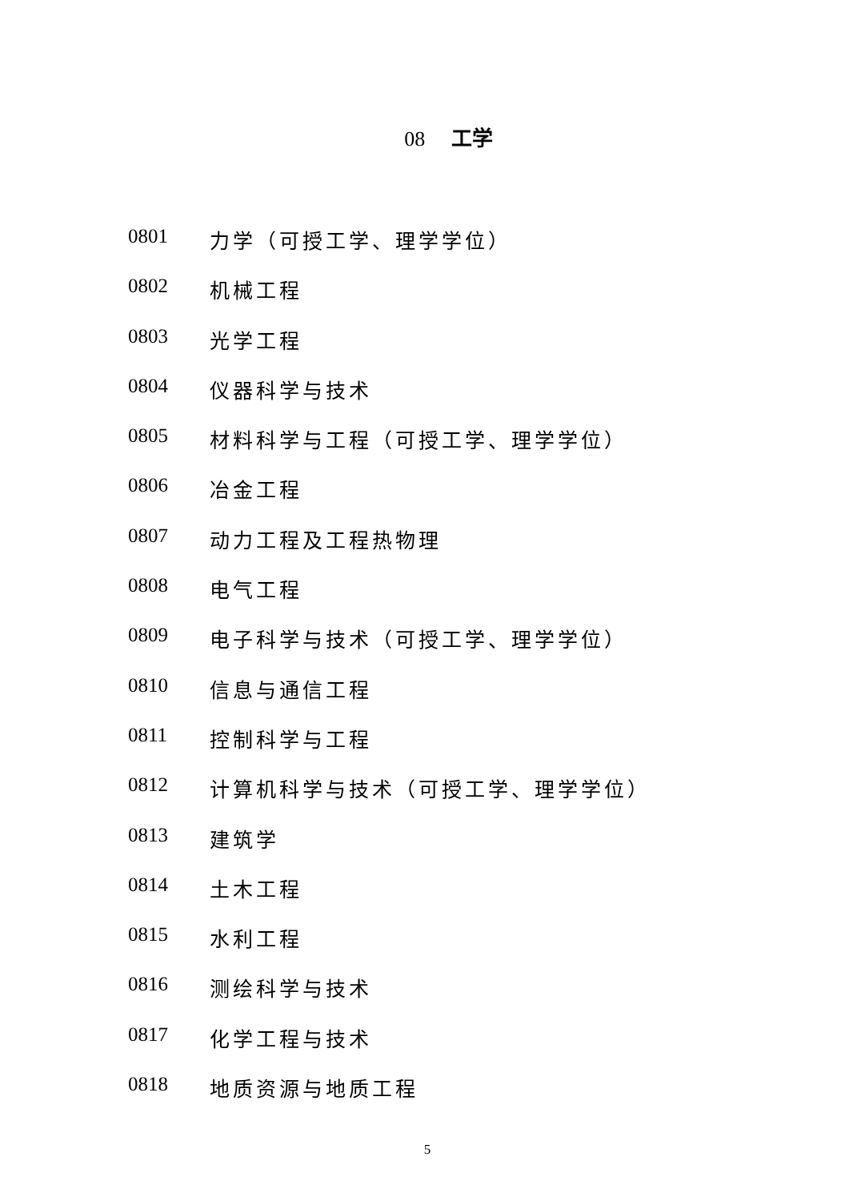08 工学
0801 力学（可授工学、理学学位）
0802 机械工程
0803 光学工程
0804 仪器科学与技术
0805 材料科学与工程（可授工学、理学学位）
0806 冶金工程
0807 动力工程及工程热物理
0808 电气工程
0809 电子科学与技术（可授工学、理学学位）
0810 信息与通信工程
0811 控制科学与工程
0812 计算机科学与技术（可授工学、理学学位）
0813 建筑学
0814 土木工程
0815 水利工程
0816 测绘科学与技术
0817 化学工程与技术
0818 地质资源与地质工程
5